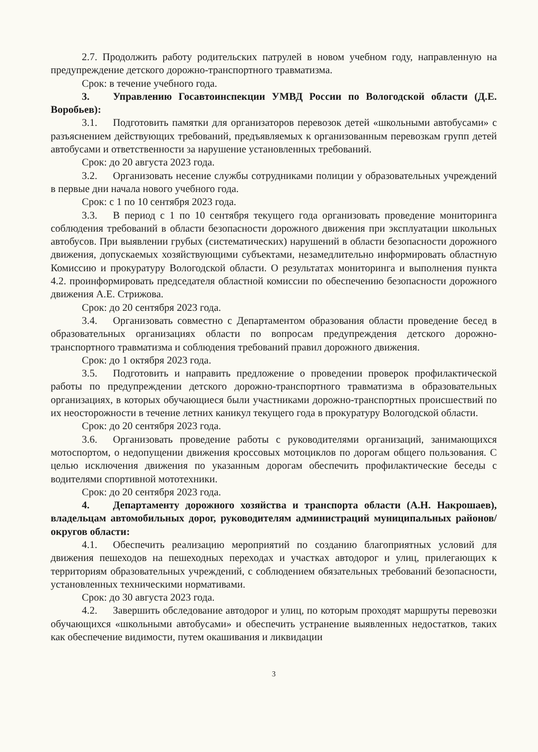2.7. Продолжить работу родительских патрулей в новом учебном году, направленную на предупреждение детского дорожно-транспортного травматизма.
Срок: в течение учебного года.
3. Управлению Госавтоинспекции УМВД России по Вологодской области (Д.Е. Воробьев):
3.1. Подготовить памятки для организаторов перевозок детей «школьными автобусами» с разъяснением действующих требований, предъявляемых к организованным перевозкам групп детей автобусами и ответственности за нарушение установленных требований.
Срок: до 20 августа 2023 года.
3.2. Организовать несение службы сотрудниками полиции у образовательных учреждений в первые дни начала нового учебного года.
Срок: с 1 по 10 сентября 2023 года.
3.3. В период с 1 по 10 сентября текущего года организовать проведение мониторинга соблюдения требований в области безопасности дорожного движения при эксплуатации школьных автобусов. При выявлении грубых (систематических) нарушений в области безопасности дорожного движения, допускаемых хозяйствующими субъектами, незамедлительно информировать областную Комиссию и прокуратуру Вологодской области. О результатах мониторинга и выполнения пункта 4.2. проинформировать председателя областной комиссии по обеспечению безопасности дорожного движения А.Е. Стрижова.
Срок: до 20 сентября 2023 года.
3.4. Организовать совместно с Департаментом образования области проведение бесед в образовательных организациях области по вопросам предупреждения детского дорожно-транспортного травматизма и соблюдения требований правил дорожного движения.
Срок: до 1 октября 2023 года.
3.5. Подготовить и направить предложение о проведении проверок профилактической работы по предупреждении детского дорожно-транспортного травматизма в образовательных организациях, в которых обучающиеся были участниками дорожно-транспортных происшествий по их неосторожности в течение летних каникул текущего года в прокуратуру Вологодской области.
Срок: до 20 сентября 2023 года.
3.6. Организовать проведение работы с руководителями организаций, занимающихся мотоспортом, о недопущении движения кроссовых мотоциклов по дорогам общего пользования. С целью исключения движения по указанным дорогам обеспечить профилактические беседы с водителями спортивной мототехники.
Срок: до 20 сентября 2023 года.
4. Департаменту дорожного хозяйства и транспорта области (А.Н. Накрошаев), владельцам автомобильных дорог, руководителям администраций муниципальных районов/округов области:
4.1. Обеспечить реализацию мероприятий по созданию благоприятных условий для движения пешеходов на пешеходных переходах и участках автодорог и улиц, прилегающих к территориям образовательных учреждений, с соблюдением обязательных требований безопасности, установленных техническими нормативами.
Срок: до 30 августа 2023 года.
4.2. Завершить обследование автодорог и улиц, по которым проходят маршруты перевозки обучающихся «школьными автобусами» и обеспечить устранение выявленных недостатков, таких как обеспечение видимости, путем окашивания и ликвидации
3